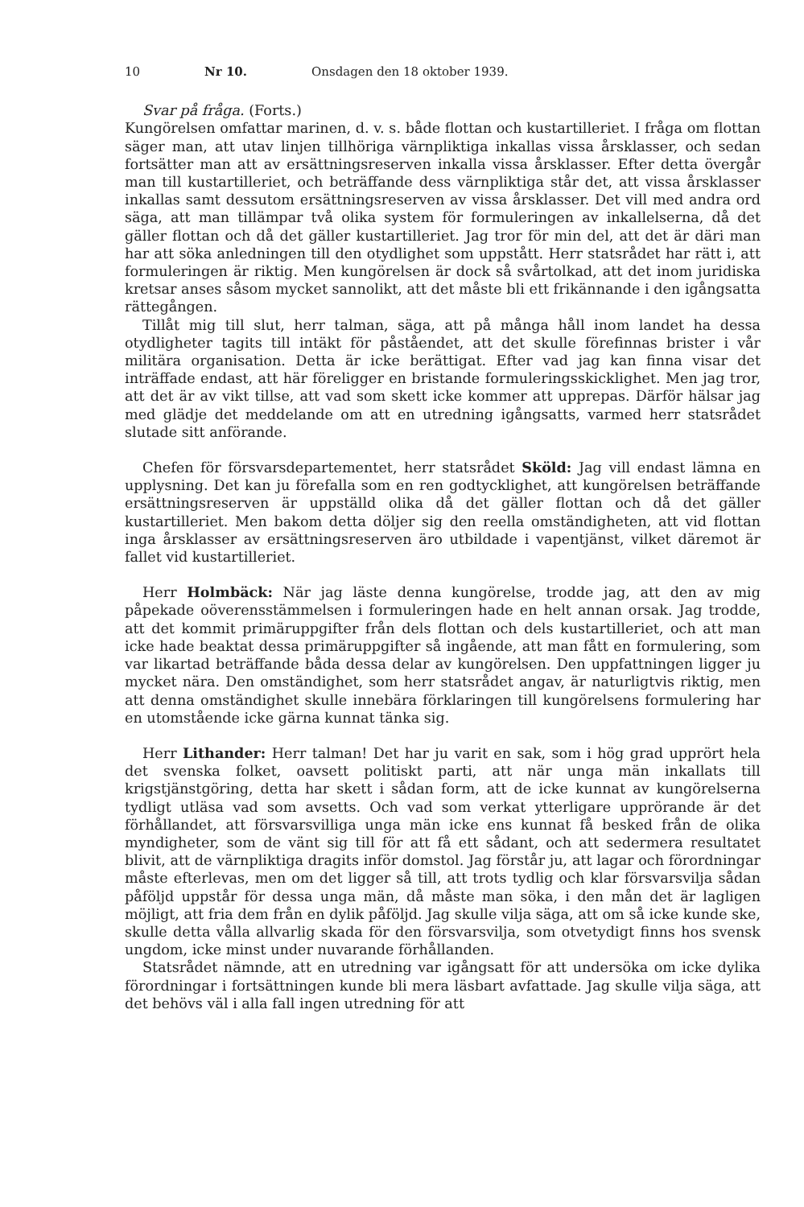10 Nr 10. Onsdagen den 18 oktober 1939.
Svar på fråga. (Forts.)
Kungörelsen omfattar marinen, d. v. s. både flottan och kustartilleriet. I fråga om flottan säger man, att utav linjen tillhöriga värnpliktiga inkallas vissa årsklasser, och sedan fortsätter man att av ersättningsreserven inkalla vissa årsklasser. Efter detta övergår man till kustartilleriet, och beträffande dess värnpliktiga står det, att vissa årsklasser inkallas samt dessutom ersättningsreserven av vissa årsklasser. Det vill med andra ord säga, att man tillämpar två olika system för formuleringen av inkallelserna, då det gäller flottan och då det gäller kustartilleriet. Jag tror för min del, att det är däri man har att söka anledningen till den otydlighet som uppstått. Herr statsrådet har rätt i, att formuleringen är riktig. Men kungörelsen är dock så svårtolkad, att det inom juridiska kretsar anses såsom mycket sannolikt, att det måste bli ett frikännande i den igångsatta rättegången.
Tillåt mig till slut, herr talman, säga, att på många håll inom landet ha dessa otydligheter tagits till intäkt för påståendet, att det skulle förefinnas brister i vår militära organisation. Detta är icke berättigat. Efter vad jag kan finna visar det inträffade endast, att här föreligger en bristande formuleringsskicklighet. Men jag tror, att det är av vikt tillse, att vad som skett icke kommer att upprepas. Därför hälsar jag med glädje det meddelande om att en utredning igångsatts, varmed herr statsrådet slutade sitt anförande.
Chefen för försvarsdepartementet, herr statsrådet Sköld: Jag vill endast lämna en upplysning. Det kan ju förefalla som en ren godtycklighet, att kungörelsen beträffande ersättningsreserven är uppställd olika då det gäller flottan och då det gäller kustartilleriet. Men bakom detta döljer sig den reella omständigheten, att vid flottan inga årsklasser av ersättningsreserven äro utbildade i vapentjänst, vilket däremot är fallet vid kustartilleriet.
Herr Holmbäck: När jag läste denna kungörelse, trodde jag, att den av mig påpekade oöverensstämmelsen i formuleringen hade en helt annan orsak. Jag trodde, att det kommit primäruppgifter från dels flottan och dels kustartilleriet, och att man icke hade beaktat dessa primäruppgifter så ingående, att man fått en formulering, som var likartad beträffande båda dessa delar av kungörelsen. Den uppfattningen ligger ju mycket nära. Den omständighet, som herr statsrådet angav, är naturligtvis riktig, men att denna omständighet skulle innebära förklaringen till kungörelsens formulering har en utomstående icke gärna kunnat tänka sig.
Herr Lithander: Herr talman! Det har ju varit en sak, som i hög grad upprört hela det svenska folket, oavsett politiskt parti, att när unga män inkallats till krigstjänstgöring, detta har skett i sådan form, att de icke kunnat av kungörelserna tydligt utläsa vad som avsetts. Och vad som verkat ytterligare upprörande är det förhållandet, att försvarsvilliga unga män icke ens kunnat få besked från de olika myndigheter, som de vänt sig till för att få ett sådant, och att sedermera resultatet blivit, att de värnpliktiga dragits inför domstol. Jag förstår ju, att lagar och förordningar måste efterlevas, men om det ligger så till, att trots tydlig och klar försvarsvilja sådan påföljd uppstår för dessa unga män, då måste man söka, i den mån det är lagligen möjligt, att fria dem från en dylik påföljd. Jag skulle vilja säga, att om så icke kunde ske, skulle detta vålla allvarlig skada för den försvarsvilja, som otvetydigt finns hos svensk ungdom, icke minst under nuvarande förhållanden.
Statsrådet nämnde, att en utredning var igångsatt för att undersöka om icke dylika förordningar i fortsättningen kunde bli mera läsbart avfattade. Jag skulle vilja säga, att det behövs väl i alla fall ingen utredning för att